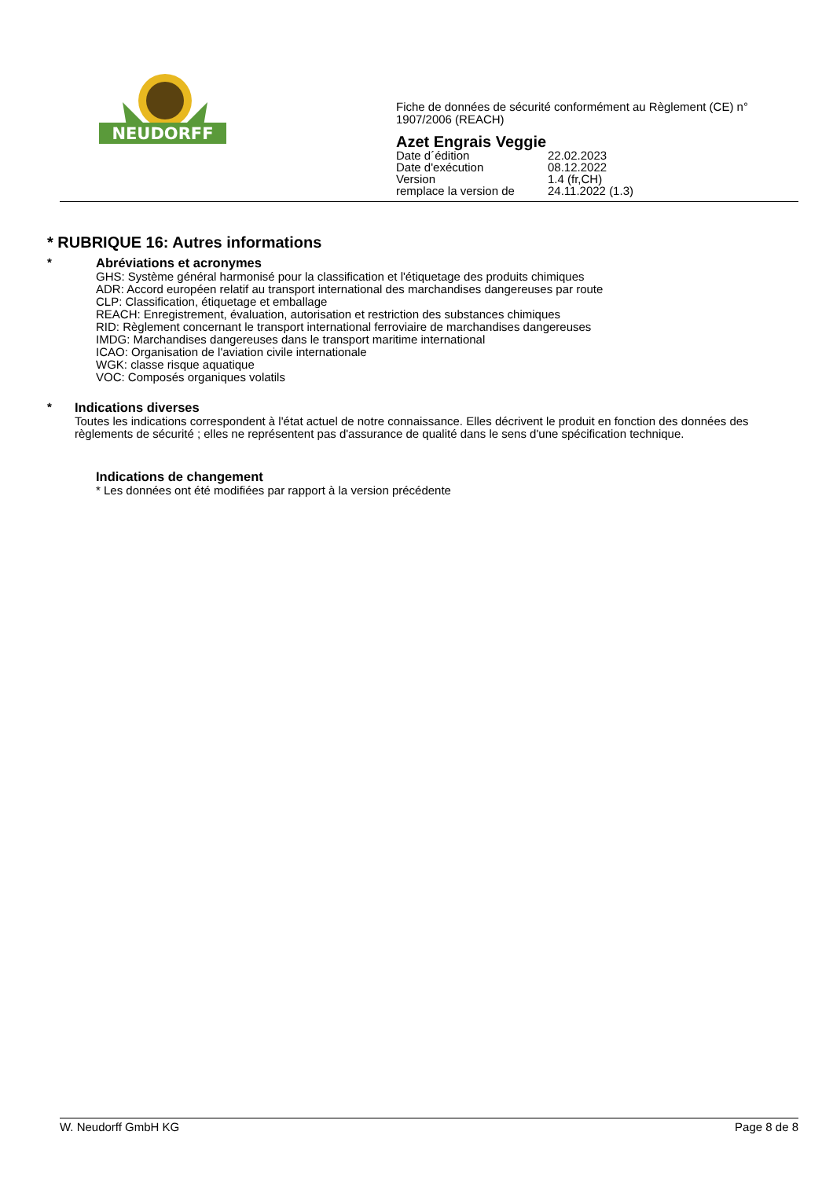NEUDORFF
Fiche de données de sécurité conformément au Règlement (CE) n°
1907/2006 (REACH)
Azet Engrais Veggie
| Date d´édition | 22.02.2023 |
| Date d'exécution | 08.12.2022 |
| Version | 1.4 (fr,CH) |
| remplace la version de | 24.11.2022 (1.3) |
* RUBRIQUE 16: Autres informations
* Abréviations et acronymes
GHS: Système général harmonisé pour la classification et l'étiquetage des produits chimiques
ADR: Accord européen relatif au transport international des marchandises dangereuses par route
CLP: Classification, étiquetage et emballage
REACH: Enregistrement, évaluation, autorisation et restriction des substances chimiques
RID: Règlement concernant le transport international ferroviaire de marchandises dangereuses
IMDG: Marchandises dangereuses dans le transport maritime international
ICAO: Organisation de l'aviation civile internationale
WGK: classe risque aquatique
VOC: Composés organiques volatils
* Indications diverses
Toutes les indications correspondent à l'état actuel de notre connaissance. Elles décrivent le produit en fonction des données des règlements de sécurité ; elles ne représentent pas d'assurance de qualité dans le sens d'une spécification technique.
Indications de changement
* Les données ont été modifiées par rapport à la version précédente
W. Neudorff GmbH KG Page 8 de 8